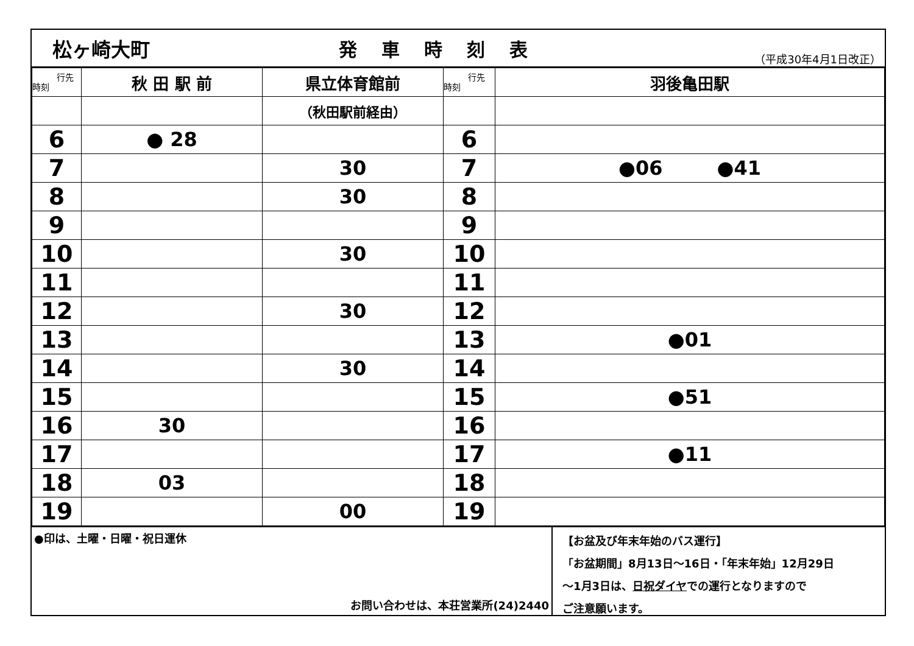松ヶ崎大町
発車時刻表
（平成30年4月1日改正）
| 行先 時刻 | 秋 田 駅 前 | 県立体育館前 | 行先 時刻 | 羽後亀田駅 |
| | | （秋田駅前経由） | | |
| 6 | ● 28 | | 6 | |
| 7 | | 30 | 7 | ●06 ●41 |
| 8 | | 30 | 8 | |
| 9 | | | 9 | |
| 10 | | 30 | 10 | |
| 11 | | | 11 | |
| 12 | | 30 | 12 | |
| 13 | | | 13 | ●01 |
| 14 | | 30 | 14 | |
| 15 | | | 15 | ●51 |
| 16 | 30 | | 16 | |
| 17 | | | 17 | ●11 |
| 18 | 03 | | 18 | |
| 19 | | 00 | 19 | |
●印は、土曜・日曜・祝日運休
お問い合わせは、本荘営業所(24)2440
【お盆及び年末年始のバス運行】
「お盆期間」8月13日～16日・「年末年始」12月29日
～1月3日は、日祝ダイヤでの運行となりますので
ご注意願います。